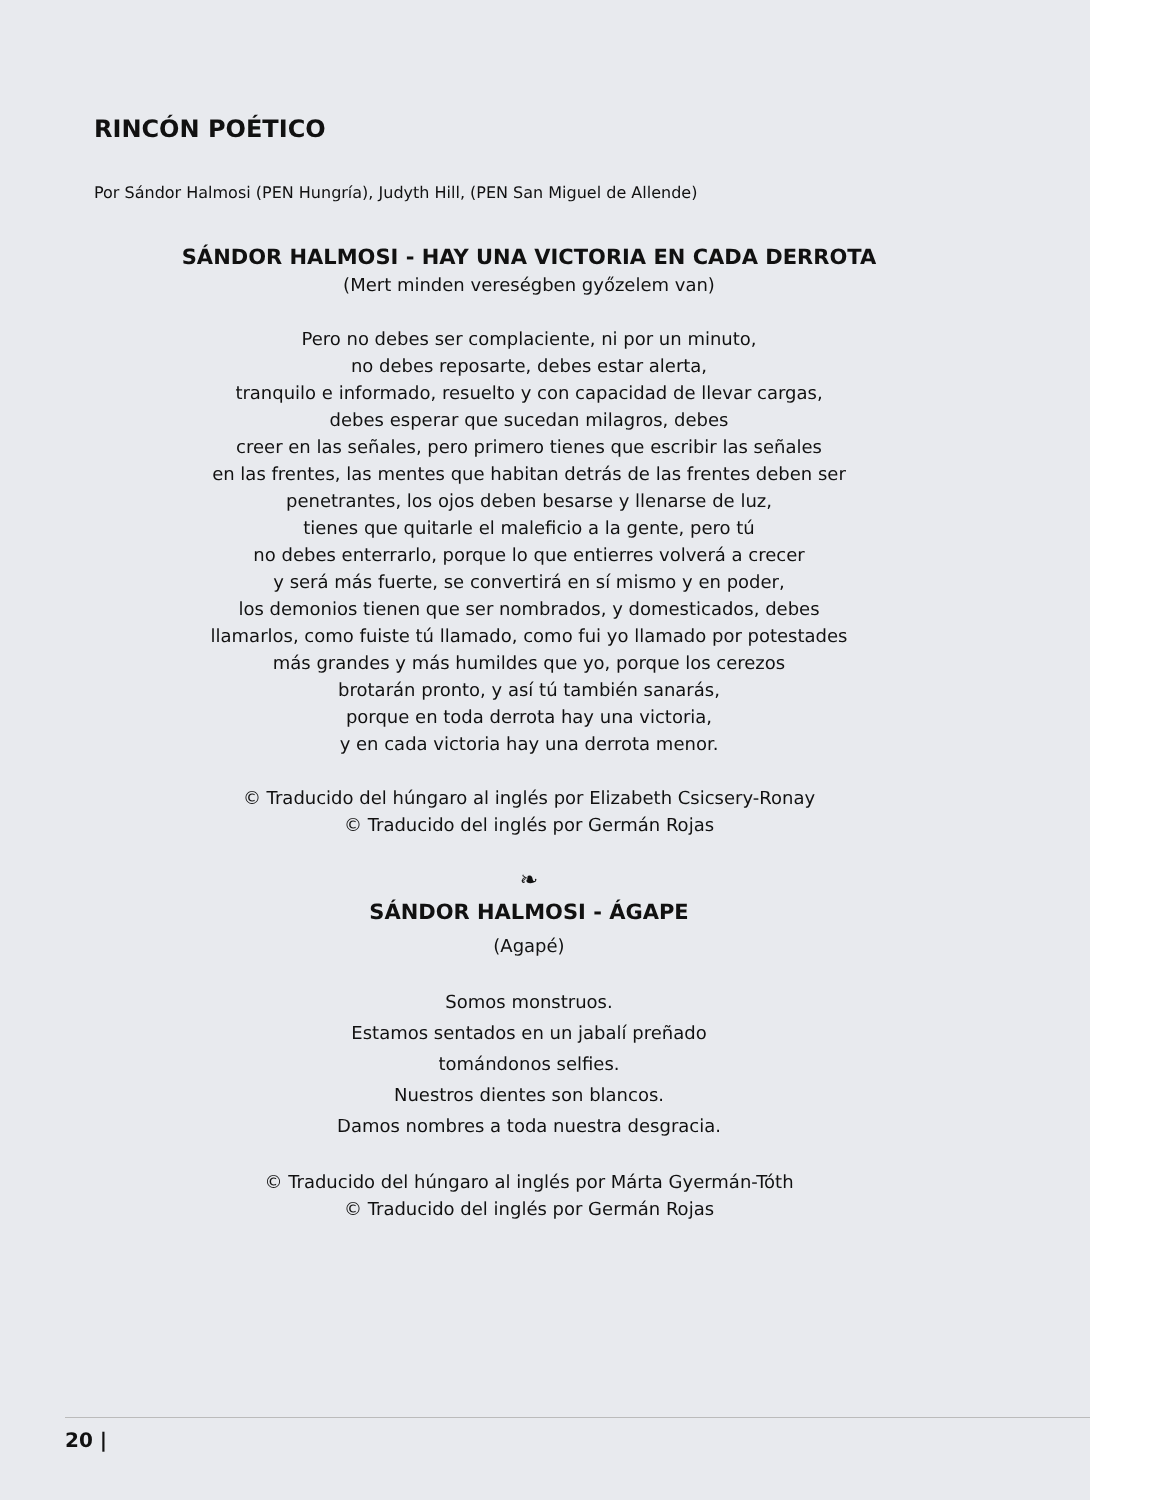RINCÓN POÉTICO
Por Sándor Halmosi (PEN Hungría), Judyth Hill, (PEN San Miguel de Allende)
SÁNDOR HALMOSI - HAY UNA VICTORIA EN CADA DERROTA
(Mert minden vereségben győzelem van)
Pero no debes ser complaciente, ni por un minuto,
no debes reposarte, debes estar alerta,
tranquilo e informado, resuelto y con capacidad de llevar cargas,
debes esperar que sucedan milagros, debes
creer en las señales, pero primero tienes que escribir las señales
en las frentes, las mentes que habitan detrás de las frentes deben ser
penetrantes, los ojos deben besarse y llenarse de luz,
tienes que quitarle el maleficio a la gente, pero tú
no debes enterrarlo, porque lo que entierres volverá a crecer
y será más fuerte, se convertirá en sí mismo y en poder,
los demonios tienen que ser nombrados, y domesticados, debes
llamarlos, como fuiste tú llamado, como fui yo llamado por potestades
más grandes y más humildes que yo, porque los cerezos
brotarán pronto, y así tú también sanarás,
porque en toda derrota hay una victoria,
y en cada victoria hay una derrota menor.
© Traducido del húngaro al inglés por Elizabeth Csicsery-Ronay
© Traducido del inglés por Germán Rojas
❧
SÁNDOR HALMOSI - ÁGAPE
(Agapé)
Somos monstruos.
Estamos sentados en un jabalí preñado
tomándonos selfies.
Nuestros dientes son blancos.
Damos nombres a toda nuestra desgracia.
© Traducido del húngaro al inglés por Márta Gyermán-Tóth
© Traducido del inglés por Germán Rojas
20 |